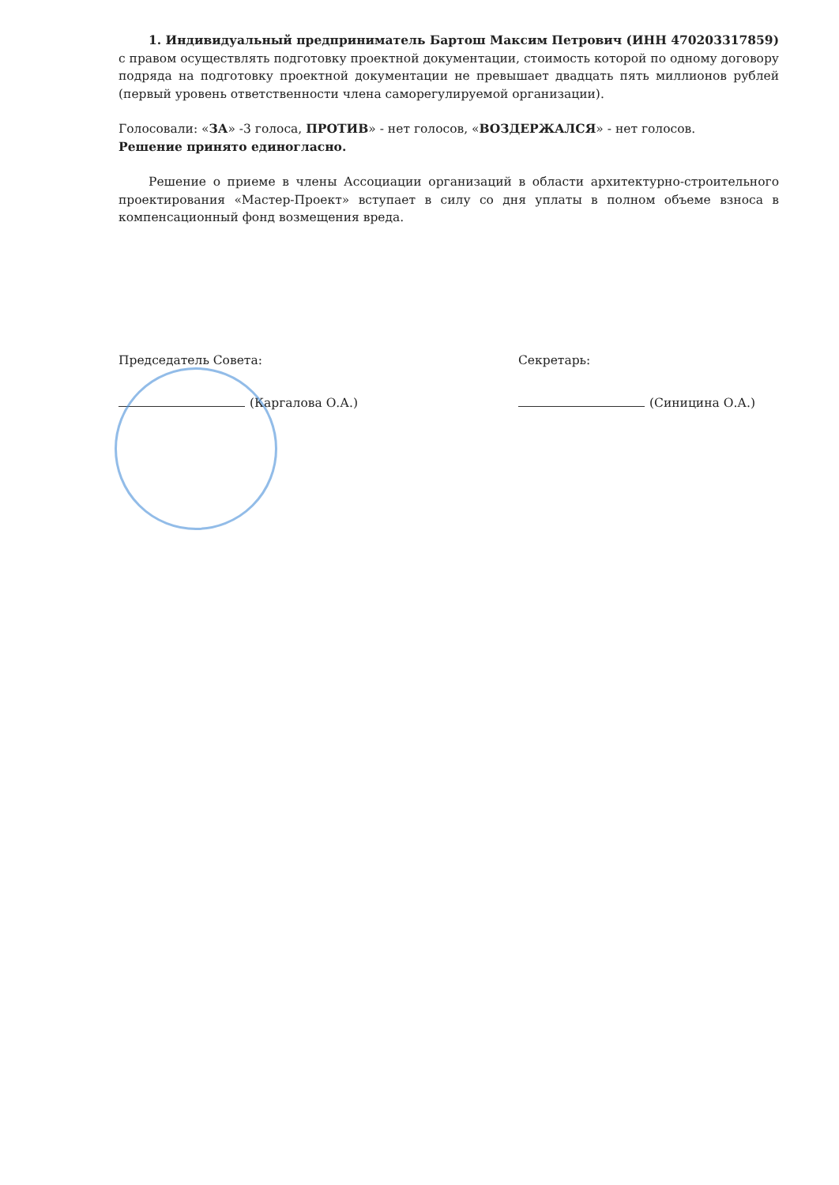1. Индивидуальный предприниматель Бартош Максим Петрович (ИНН 470203317859) с правом осуществлять подготовку проектной документации, стоимость которой по одному договору подряда на подготовку проектной документации не превышает двадцать пять миллионов рублей (первый уровень ответственности члена саморегулируемой организации).
Голосовали: «ЗА» -3 голоса, ПРОТИВ» - нет голосов, «ВОЗДЕРЖАЛСЯ» - нет голосов.
Решение принято единогласно.
Решение о приеме в члены Ассоциации организаций в области архитектурно-строительного проектирования «Мастер-Проект» вступает в силу со дня уплаты в полном объеме взноса в компенсационный фонд возмещения вреда.
Председатель Совета:
(Каргалова О.А.)
Секретарь:
(Синицина О.А.)